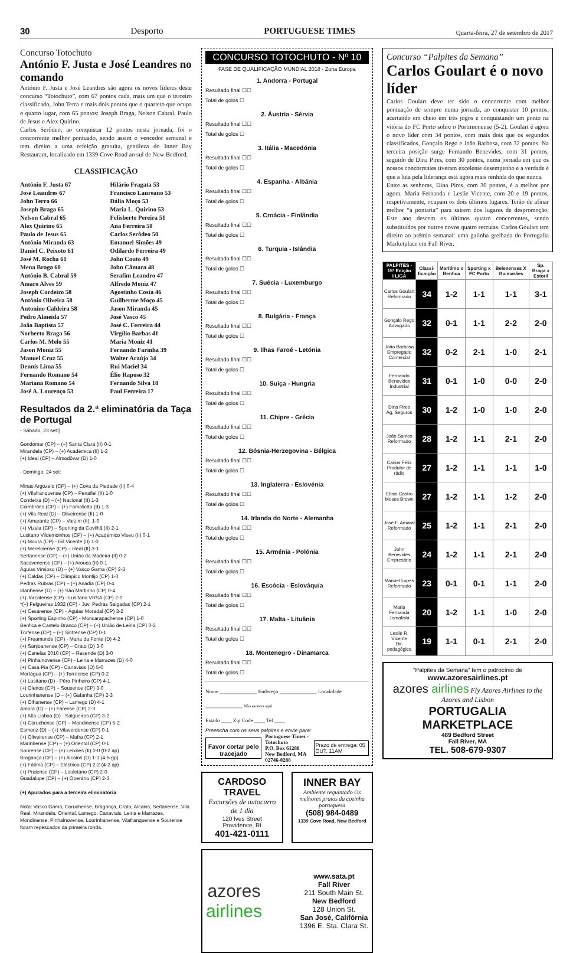30 Desporto PORTUGUESE TIMES Quarta-feira, 27 de setembro de 2017
Concurso Totochuto
António F. Justa e José Leandres no comando
António F. Justa e José Leandres são agora os novos líderes deste concurso “Totochuto”, com 67 pontos cada, mais um que o terceiro classificado, John Terra e mais dois pontos que o quarteto que ocupa o quarto lugar, com 65 pontos: Joseph Braga, Nelson Cabral, Paulo de Jesus e Alex Quirino.
Carlos Serôdeo, ao conquistar 12 pontos nesta jornada, foi o concorrente melhor pontuado, sendo assim o vencedor semanal e tem direito a uma refeição gratuita, gentileza do Inner Bay Restaurant, localizado em 1339 Cove Road ao sul de New Bedford.
CLASSIFICAÇÃO
António F. Justa 67
José Leandres 67
John Terra 66
Joseph Braga 65
Nelson Cabral 65
Alex Quirino 65
Paulo de Jesus 65
António Miranda 63
Daniel C. Peixoto 61
José M. Rocha 61
Mena Braga 60
António B. Cabral 59
Amaro Alves 59
Joseph Cordeiro 58
António Oliveira 58
Antonino Caldeira 58
Pedro Almeida 57
João Baptista 57
Norberto Braga 56
Carlos M. Melo 55
Jason Moniz 55
Manuel Cruz 55
Dennis Lima 55
Fernando Romano 54
Mariana Romano 54
José A. Lourenço 53
Hilário Fragata 53
Francisco Laureano 53
Dália Moço 53
Maria L. Quirino 53
Felisberto Pereira 51
Ana Ferreira 50
Carlos Serôdeo 50
Emanuel Simões 49
Odilardo Ferreira 49
John Couto 49
John Câmara 48
Serafim Leandro 47
Alfredo Moniz 47
Agostinho Costa 46
Guilherme Moço 45
Jason Miranda 45
José Vasco 45
José C. Ferreira 44
Virgílio Barbas 41
Maria Moniz 41
Fernando Farinha 39
Walter Araújo 34
Rui Maciel 34
Élio Raposo 32
Fernando Silva 18
Paul Ferreira 17
Resultados da 2.ª eliminatória da Taça de Portugal
- Sábado, 23 set:]
Gondomar (CP) – (+) Santa Clara (II) 0-1
Mirandela (CP) – (+) Académica (II) 1-2
(+) Ideal (CP) – Almodôvar (D) 1-0
- Domingo, 24 set:
Minas Argozelo (CP) – (+) Cova da Piedade (II) 0-4
(+) Vilafranquense (CP) – Penafiel (II) 1-0
Condeixa (D) – (+) Nacional (II) 1-3
Coimbrões (CP) – (+) Famalicão (II) 1-3
(+) Vila Real (D) – Oliveirense (II) 1-0
(+) Amarante (CP) – Varzim (II), 1-0
(+) Vizela (CP) – Sporting da Covilhã (II) 2-1
Lusitano Vildemoinhos (CP) – (+) Académico Viseu (II) 0-1
(+) Moura (CP) - Gil Vicente (II) 1-0
(+) Merelinense (CP) – Real (II) 3-1
Sertanense (CP) – (+) União da Madeira (II) 0-2
Sacavenense (CP) – (+) Arouca (II) 0-1
Águias Vimioso (D) – (+) Vasco Gama (CP) 2-3
(+) Caldas (CP) – Olímpico Montijo (CP) 1-0
Pedras Rubras (CP) – (+) Anadia (CP) 0-4
Idanhense (D) – (+) São Martinho (CP) 0-4
(+) Torcatense (CP) - Lusitano VRSA (CP) 2-0
*(+) Felgueiras 1932 (CP) - Juv. Pedras Salgadas (CP) 2-1
(+) Cesarense (CP) - Águias Moradal (CP) 3-2
(+) Sporting Espinho (CP) - Moncarapachense (CP) 1-0
Benfica e Castelo Branco (CP) – (+) União de Leiria (CP) 0-2
Trofense (CP) – (+) Sintrense (CP) 0-1
(+) Freamunde (CP) - Maria da Fonte (D) 4-2
(+) Sanjoanense (CP) – Crato (D) 3-0
(+) Canelas 2010 (CP) – Resende (D) 3-0
(+) Pinhalnovense (CP) - Leiria e Marrazes (D) 4-0
(+) Casa Pia (CP) - Canaviais (D) 5-0
Mortágua (CP) – (+) Torreense (CP) 0-2
(+) Lusitano (D) - Pêro Pinheiro (CP) 4-1
(+) Oleiros (CP) – Sousense (CP) 3-0
Lourinhanense (D – (+) Gafanha (CP) 2-3
(+) Olhanense (CP) – Lamego (D) 4-1
Amora (D) – (+) Farense (CP) 2-3
(+) Alta Lisboa (D) - Salgueiros (CP) 3-2
(+) Coruchense (CP) – Mondinense (CP) 5-2
Esmoriz (D) – (+) Vilaverdense (CP) 0-1
(+) Oliveirense (CP) – Mafra (CP) 2-1
Marinhense (CP) – (+) Oriental (CP) 0-1
Sourense (CP) – (+) Leixões (II) 0-0 (0-2 ap)
Bragança (CP) – (+) Alcains (D) 1-1 (4-5 gp)
(+) Fátima (CP) – Eléctrico (CP) 2-2 (4-2 ap)
(+) Praiense (CP) – Louletano (CP) 2-0
Guadalupe (CP) – (+) Operário (CP) 2-3
(+) Apurados para a terceira eliminatória
Nota: Vasco Gama, Coruchense, Bragança, Crato, Alcains, Sertanense, Vila Real, Mirandela, Oriental, Lamego, Canaviais, Leiria e Marrazes, Mondinense, Pinhalnovense, Lourinhanense, Vilafranquense e Sourense foram repescados da primeira ronda.
CONCURSO TOTOCHUTO - Nº 10
FASE DE QUALIFICAÇÃO MUNDIAL 2018 - Zona Europa
1. Andorra - Portugal
Resultado final ☐☐
Total de golos ☐
2. Áustria - Sérvia
Resultado final ☐☐
Total de golos ☐
3. Itália - Macedónia
Resultado final ☐☐
Total de golos ☐
4. Espanha - Albânia
Resultado final ☐☐
Total de golos ☐
5. Croácia - Finlândia
Resultado final ☐☐
Total de golos ☐
6. Turquia - Islândia
Resultado final ☐☐
Total de golos ☐
7. Suécia - Luxemburgo
Resultado final ☐☐
Total de golos ☐
8. Bulgária - França
Resultado final ☐☐
Total de golos ☐
9. Ilhas Faroé - Letónia
Resultado final ☐☐
Total de golos ☐
10. Suíça - Hungria
Resultado final ☐☐
Total de golos ☐
11. Chipre - Grécia
Resultado final ☐☐
Total de golos ☐
12. Bósnia-Herzegovina - Bélgica
Resultado final ☐☐
Total de golos ☐
13. Inglaterra - Eslovénia
Resultado final ☐☐
Total de golos ☐
14. Irlanda do Norte - Alemanha
Resultado final ☐☐
Total de golos ☐
15. Arménia - Polónia
Resultado final ☐☐
Total de golos ☐
16. Escócia - Eslováquia
Resultado final ☐☐
Total de golos ☐
17. Malta - Lituânia
Resultado final ☐☐
Total de golos ☐
18. Montenegro - Dinamarca
Resultado final ☐☐
Total de golos ☐
Nome ______________ Endereço ______________ Localidade ______________ Não escreva aqui
Estado ____ Zip Code ____ Tel ____
Preencha com os seus palpites e envie para:
Favor cortar pelo tracejado Portuguese Times - Totochuto
P.O. Box 61288
New Bedford, MA 02746-0288 Prazo de entrega: 05 OUT. 11AM
CARDOSO TRAVEL
Excursões de autocarro de 1 dia
120 Ives Street
Providence, RI
401-421-0111
INNER BAY
Ambiente requintado Os melhores pratos da cozinha portuguesa
(508) 984-0489
1339 Cove Road, New Bedford
azores
airlines
www.sata.pt
Fall River
211 South Main St.
New Bedford
128 Union St.
San José, Califórnia
1396 E. Sta. Clara St.
Concurso “Palpites da Semana”
Carlos Goulart é o novo líder
Carlos Goulart deve ter sido o concorrente com melhor pontuação de sempre numa jornada, ao conquistar 10 pontos, acertando em cheio em três jogos e conquistando um ponto na vitória do FC Porto sobre o Portimonense (5-2). Goulart é agora o novo líder com 34 pontos, com mais dois que os segundos classificados, Gonçalo Rego e João Barbosa, com 32 pontos. Na terceira posição surge Fernando Benevides, com 31 pontos, seguido de Dina Pires, com 30 pontos, numa jornada em que os nossos concorrentes tiveram excelente desempenho e a verdade é que a luta pela liderança está agora mais renhida do que nunca.
Entre as senhoras, Dina Pires, com 30 pontos, é a melhor por agora. Maria Fernanda e Leslie Vicente, com 20 e 19 pontos, respetivamente, ocupam os dois últimos lugares. Terão de afinar melhor “a pontaria” para sairem dos lugares de despromoção. Este ano descem os últimos quatro concorrentes, sendo substituídos por outros novos quatro recrutas. Carlos Goulart tem direito ao prémio semanal: uma galinha grelhada do Portugalia Marketplace em Fall River.
| PALPITES - 15ª Edição I LIGA | Classi-fica-ção | Marítimo x Benfica | Sporting x FC Porto | Belenenses X Guimarães | Sp. Braga x Estoril |
| --- | --- | --- | --- | --- | --- |
| Carlos Goulart Reformado | 34 | 1-2 | 1-1 | 1-1 | 3-1 |
| Gonçalo Rego Advogado | 32 | 0-1 | 1-1 | 2-2 | 2-0 |
| João Barbosa Empregado Comercial | 32 | 0-2 | 2-1 | 1-0 | 2-1 |
| Fernando Benevides Industrial | 31 | 0-1 | 1-0 | 0-0 | 2-0 |
| Dina Pires Ag, Seguros | 30 | 1-2 | 1-0 | 1-0 | 2-0 |
| João Santos Reformado | 28 | 1-2 | 1-1 | 2-1 | 2-0 |
| Carlos Félix Produtor de rádio | 27 | 1-2 | 1-1 | 1-1 | 1-0 |
| Elísio Castro Moses Brown | 27 | 1-2 | 1-1 | 1-2 | 2-0 |
| José F. Amaral Reformado | 25 | 1-2 | 1-1 | 2-1 | 2-0 |
| John Benevides Empresário | 24 | 1-2 | 1-1 | 2-1 | 2-0 |
| Manuel Lopes Reformado | 23 | 0-1 | 0-1 | 1-1 | 2-0 |
| Maria Fernanda Jornalista | 20 | 1-2 | 1-1 | 1-0 | 2-0 |
| Leslie R. Vicente Dir. pedagógica | 19 | 1-1 | 0-1 | 2-1 | 2-0 |
“Palpites da Semana” tem o patrocínio de
www.azoresairlines.pt
azores airlines Fly Azores Airlines to the Azores and Lisbon
PORTUGALIA MARKETPLACE
489 Bedford Street
Fall River, MA
TEL. 508-679-9307